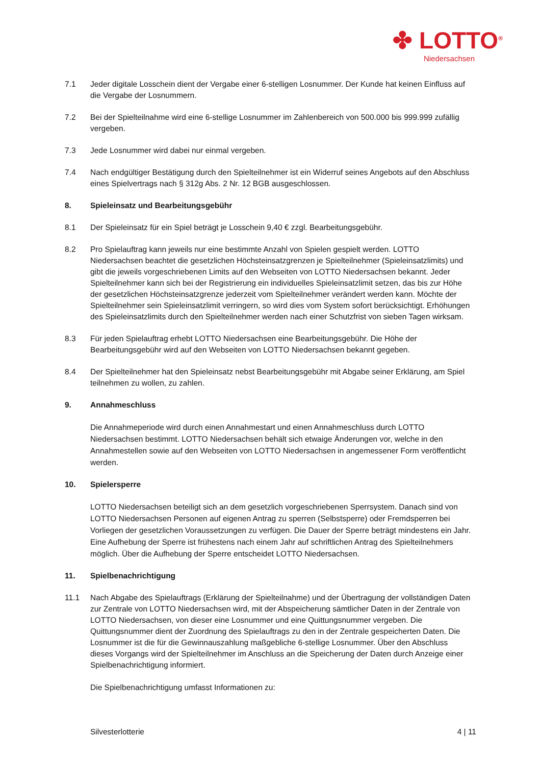✤ LOTTO<sup>®</sup>
Niedersachsen
7.1 Jeder digitale Losschein dient der Vergabe einer 6-stelligen Losnummer. Der Kunde hat keinen Einfluss auf die Vergabe der Losnummern.
7.2 Bei der Spielteilnahme wird eine 6-stellige Losnummer im Zahlenbereich von 500.000 bis 999.999 zufällig vergeben.
7.3 Jede Losnummer wird dabei nur einmal vergeben.
7.4 Nach endgültiger Bestätigung durch den Spielteilnehmer ist ein Widerruf seines Angebots auf den Abschluss eines Spielvertrags nach § 312g Abs. 2 Nr. 12 BGB ausgeschlossen.
8. Spieleinsatz und Bearbeitungsgebühr
8.1 Der Spieleinsatz für ein Spiel beträgt je Losschein 9,40 € zzgl. Bearbeitungsgebühr.
8.2 Pro Spielauftrag kann jeweils nur eine bestimmte Anzahl von Spielen gespielt werden. LOTTO Niedersachsen beachtet die gesetzlichen Höchsteinsatzgrenzen je Spielteilnehmer (Spieleinsatzlimits) und gibt die jeweils vorgeschriebenen Limits auf den Webseiten von LOTTO Niedersachsen bekannt. Jeder Spielteilnehmer kann sich bei der Registrierung ein individuelles Spieleinsatzlimit setzen, das bis zur Höhe der gesetzlichen Höchsteinsatzgrenze jederzeit vom Spielteilnehmer verändert werden kann. Möchte der Spielteilnehmer sein Spieleinsatzlimit verringern, so wird dies vom System sofort berücksichtigt. Erhöhungen des Spieleinsatzlimits durch den Spielteilnehmer werden nach einer Schutzfrist von sieben Tagen wirksam.
8.3 Für jeden Spielauftrag erhebt LOTTO Niedersachsen eine Bearbeitungsgebühr. Die Höhe der Bearbeitungsgebühr wird auf den Webseiten von LOTTO Niedersachsen bekannt gegeben.
8.4 Der Spielteilnehmer hat den Spieleinsatz nebst Bearbeitungsgebühr mit Abgabe seiner Erklärung, am Spiel teilnehmen zu wollen, zu zahlen.
9. Annahmeschluss
Die Annahmeperiode wird durch einen Annahmestart und einen Annahmeschluss durch LOTTO Niedersachsen bestimmt. LOTTO Niedersachsen behält sich etwaige Änderungen vor, welche in den Annahmestellen sowie auf den Webseiten von LOTTO Niedersachsen in angemessener Form veröffentlicht werden.
10. Spielersperre
LOTTO Niedersachsen beteiligt sich an dem gesetzlich vorgeschriebenen Sperrsystem. Danach sind von LOTTO Niedersachsen Personen auf eigenen Antrag zu sperren (Selbstsperre) oder Fremdsperren bei Vorliegen der gesetzlichen Voraussetzungen zu verfügen. Die Dauer der Sperre beträgt mindestens ein Jahr. Eine Aufhebung der Sperre ist frühestens nach einem Jahr auf schriftlichen Antrag des Spielteilnehmers möglich. Über die Aufhebung der Sperre entscheidet LOTTO Niedersachsen.
11. Spielbenachrichtigung
11.1 Nach Abgabe des Spielauftrags (Erklärung der Spielteilnahme) und der Übertragung der vollständigen Daten zur Zentrale von LOTTO Niedersachsen wird, mit der Abspeicherung sämtlicher Daten in der Zentrale von LOTTO Niedersachsen, von dieser eine Losnummer und eine Quittungsnummer vergeben. Die Quittungsnummer dient der Zuordnung des Spielauftrags zu den in der Zentrale gespeicherten Daten. Die Losnummer ist die für die Gewinnauszahlung maßgebliche 6-stellige Losnummer. Über den Abschluss dieses Vorgangs wird der Spielteilnehmer im Anschluss an die Speicherung der Daten durch Anzeige einer Spielbenachrichtigung informiert.
Die Spielbenachrichtigung umfasst Informationen zu:
Silvesterlotterie 4 | 11